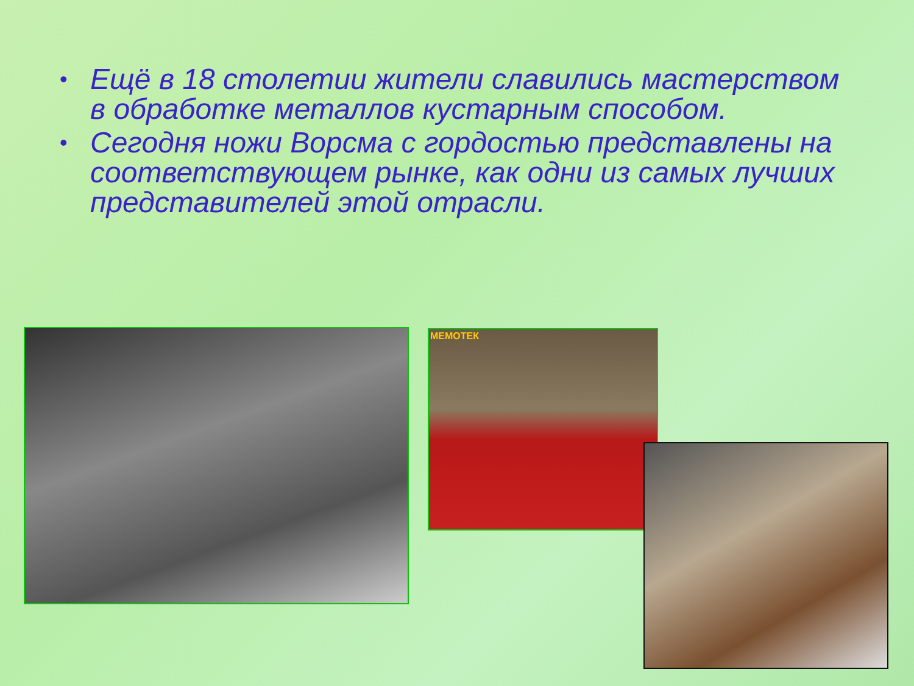• Ещё в 18 столетии жители славились мастерством в обработке металлов кустарным способом.
• Сегодня ножи Ворсма с гордостью представлены на соответствующем рынке, как одни из самых лучших представителей этой отрасли.
МЕМОТЕК